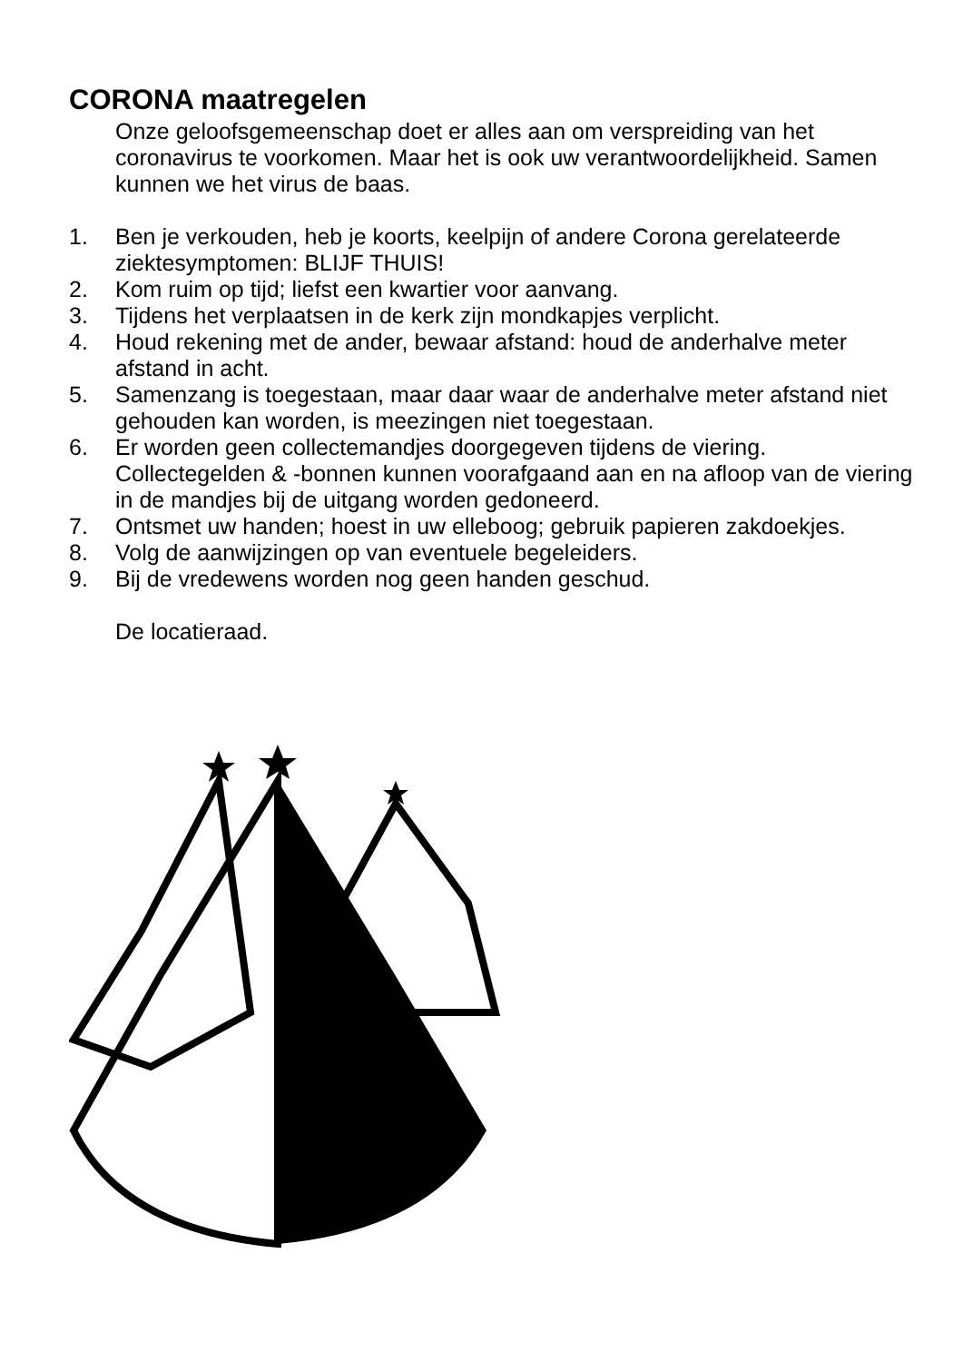CORONA maatregelen
Onze geloofsgemeenschap doet er alles aan om verspreiding van het coronavirus te voorkomen. Maar het is ook uw verantwoordelijkheid. Samen kunnen we het virus de baas.
1. Ben je verkouden, heb je koorts, keelpijn of andere Corona gerelateerde ziektesymptomen: BLIJF THUIS!
2. Kom ruim op tijd; liefst een kwartier voor aanvang.
3. Tijdens het verplaatsen in de kerk zijn mondkapjes verplicht.
4. Houd rekening met de ander, bewaar afstand: houd de anderhalve meter afstand in acht.
5. Samenzang is toegestaan, maar daar waar de anderhalve meter afstand niet gehouden kan worden, is meezingen niet toegestaan.
6. Er worden geen collectemandjes doorgegeven tijdens de viering. Collectegelden & -bonnen kunnen voorafgaand aan en na afloop van de viering in de mandjes bij de uitgang worden gedoneerd.
7. Ontsmet uw handen; hoest in uw elleboog; gebruik papieren zakdoekjes.
8. Volg de aanwijzingen op van eventuele begeleiders.
9. Bij de vredewens worden nog geen handen geschud.
De locatieraad.